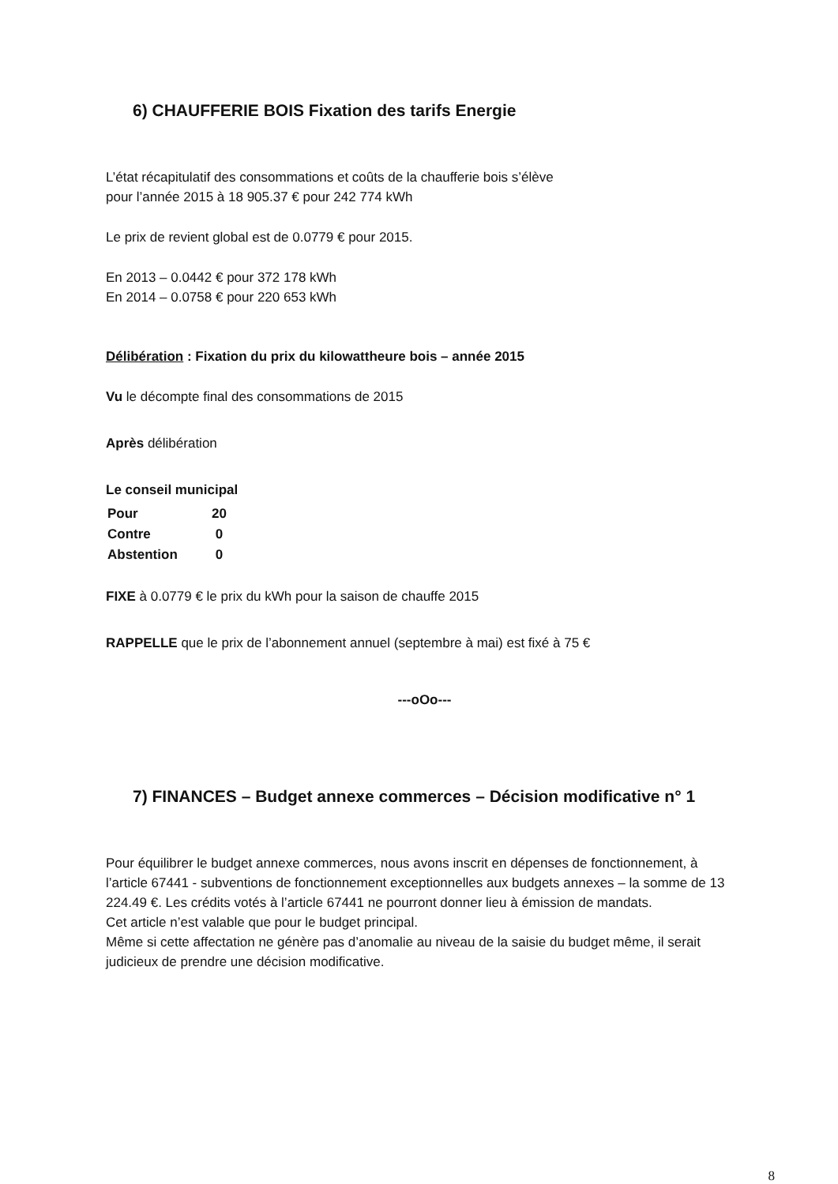6) CHAUFFERIE BOIS Fixation des tarifs Energie
L’état récapitulatif des consommations et coûts de la chaufferie bois s’élève
pour l’année 2015 à 18 905.37 € pour 242 774 kWh
Le prix de revient global est de 0.0779 € pour 2015.
En 2013 – 0.0442 € pour 372 178 kWh
En 2014 – 0.0758 € pour 220 653 kWh
Délibération : Fixation du prix du kilowattheure bois – année 2015
Vu le décompte final des consommations de 2015
Après délibération
Le conseil municipal
| Pour | 20 |
| Contre | 0 |
| Abstention | 0 |
FIXE à 0.0779 € le prix du kWh pour la saison de chauffe 2015
RAPPELLE que le prix de l’abonnement annuel (septembre à mai) est fixé à 75 €
---oOo---
7) FINANCES – Budget annexe commerces – Décision modificative n° 1
Pour équilibrer le budget annexe commerces, nous avons inscrit en dépenses de fonctionnement, à l’article 67441 - subventions de fonctionnement exceptionnelles aux budgets annexes – la somme de 13 224.49 €. Les crédits votés à l’article 67441 ne pourront donner lieu à émission de mandats.
Cet article n’est valable que pour le budget principal.
Même si cette affectation ne génère pas d’anomalie au niveau de la saisie du budget même, il serait judicieux de prendre une décision modificative.
8